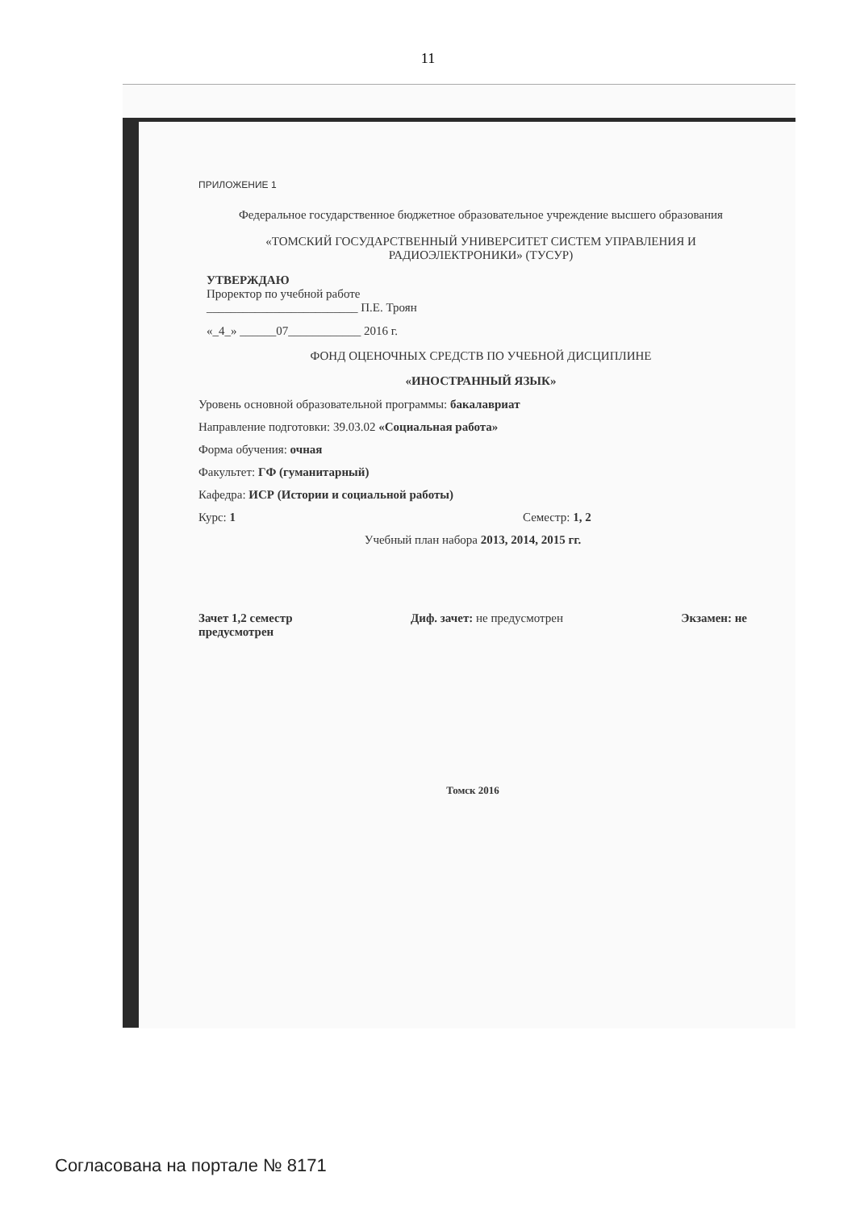11
ПРИЛОЖЕНИЕ 1
Федеральное государственное бюджетное образовательное учреждение высшего образования
«ТОМСКИЙ ГОСУДАРСТВЕННЫЙ УНИВЕРСИТЕТ СИСТЕМ УПРАВЛЕНИЯ И РАДИОЭЛЕКТРОНИКИ» (ТУСУР)
УТВЕРЖДАЮ
Проректор по учебной работе
_________________________ П.Е. Троян
«_4_» ______07____________ 2016 г.
ФОНД ОЦЕНОЧНЫХ СРЕДСТВ ПО УЧЕБНОЙ ДИСЦИПЛИНЕ
«ИНОСТРАННЫЙ ЯЗЫК»
Уровень основной образовательной программы: бакалавриат
Направление подготовки: 39.03.02 «Социальная работа»
Форма обучения: очная
Факультет: ГФ (гуманитарный)
Кафедра: ИСР (Истории и социальной работы)
Курс: 1 Семестр: 1, 2
Учебный план набора 2013, 2014, 2015 гг.
Зачет 1,2 семестр Диф. зачет: не предусмотрен Экзамен: не
предусмотрен
Томск 2016
Согласована на портале № 8171